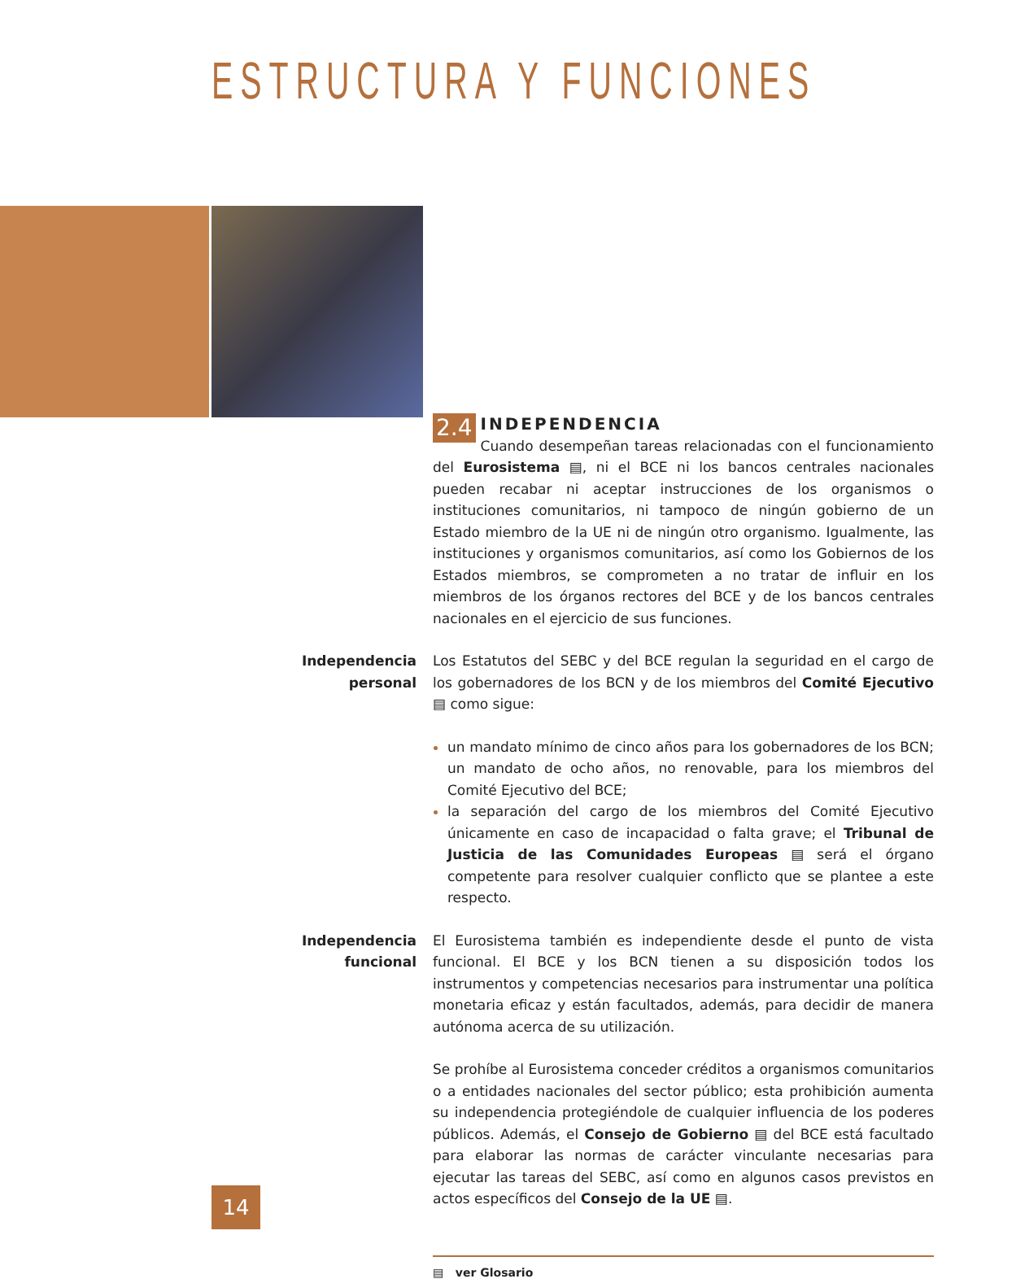ESTRUCTURA Y FUNCIONES
2.4
INDEPENDENCIA
Cuando desempeñan tareas relacionadas con el funcionamiento del Eurosistema ▤, ni el BCE ni los bancos centrales nacionales pueden recabar ni aceptar instrucciones de los organismos o instituciones comunitarios, ni tampoco de ningún gobierno de un Estado miembro de la UE ni de ningún otro organismo. Igualmente, las instituciones y organismos comunitarios, así como los Gobiernos de los Estados miembros, se comprometen a no tratar de influir en los miembros de los órganos rectores del BCE y de los bancos centrales nacionales en el ejercicio de sus funciones.
Independencia personal
Los Estatutos del SEBC y del BCE regulan la seguridad en el cargo de los gobernadores de los BCN y de los miembros del Comité Ejecutivo ▤ como sigue:
un mandato mínimo de cinco años para los gobernadores de los BCN; un mandato de ocho años, no renovable, para los miembros del Comité Ejecutivo del BCE;
la separación del cargo de los miembros del Comité Ejecutivo únicamente en caso de incapacidad o falta grave; el Tribunal de Justicia de las Comunidades Europeas ▤ será el órgano competente para resolver cualquier conflicto que se plantee a este respecto.
Independencia funcional
El Eurosistema también es independiente desde el punto de vista funcional. El BCE y los BCN tienen a su disposición todos los instrumentos y competencias necesarios para instrumentar una política monetaria eficaz y están facultados, además, para decidir de manera autónoma acerca de su utilización.
Se prohíbe al Eurosistema conceder créditos a organismos comunitarios o a entidades nacionales del sector público; esta prohibición aumenta su independencia protegiéndole de cualquier influencia de los poderes públicos. Además, el Consejo de Gobierno ▤ del BCE está facultado para elaborar las normas de carácter vinculante necesarias para ejecutar las tareas del SEBC, así como en algunos casos previstos en actos específicos del Consejo de la UE ▤.
▤ ver Glosario
14